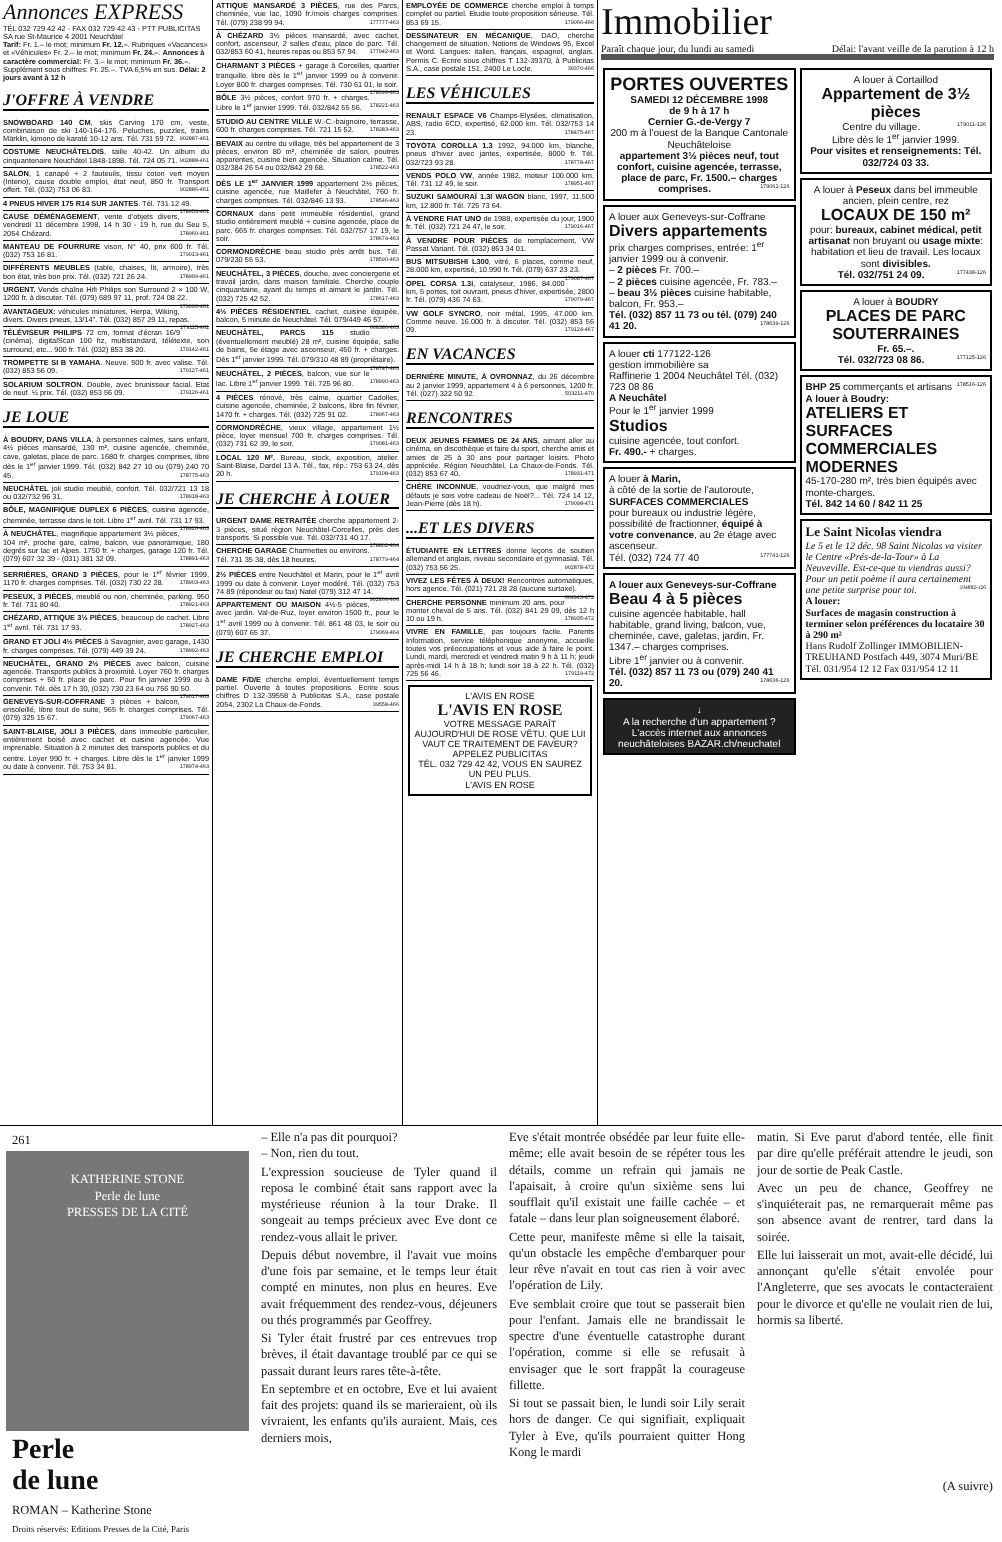Annonces EXPRESS
TÉL 032 729 42 42 · FAX 032 729 42 43 · PTT PUBLICITAS SA rue St-Maurice 4 2001 Neuchâtel
Tarif: Fr. 1.– le mot; minimum Fr. 12.–. Rubriques «Vacances» et «Véhicules» Fr. 2.– le mot; minimum Fr. 24.–. Annonces à caractère commercial: Fr. 3.– le mot; minimum Fr. 36.–. Supplément sous chiffres: Fr. 25.–. TVA 6,5% en sus. Délai: 2 jours avant à 12 h
J'OFFRE À VENDRE
SNOWBOARD 140 CM, skis Carving 170 cm, veste, combinaison de ski 140-164-176. Peluches, puzzles, trains Märklin, kimono de karaté 10-12 ans. Tél. 731 59 72. 902887-461
COSTUME NEUCHÂTELOIS, taille 40-42. Un album du cinquantenaire Neuchâtel 1848-1898. Tél. 724 05 71. 902888-461
SALON, 1 canapé + 2 fauteuils, tissu coton vert moyen (Interio), cause double emploi, état neuf, 850 fr. Transport offert. Tél. (032) 753 06 83. 902886-461
4 PNEUS HIVER 175 R14 SUR JANTES. Tél. 731 12 49. 178953-461
CAUSE DÉMÉNAGEMENT, vente d'objets divers, vendredi 11 décembre 1998, 14 h 30 - 19 h, rue du Seu 5, 2054 Chézard. 178960-461
MANTEAU DE FOURRURE vison, N° 40, prix 600 fr. Tél. (032) 753 16 81. 179013-461
DIFFÉRENTS MEUBLES (table, chaises, lit, armoire), très bon état, très bon prix. Tél. (032) 721 26 24. 178999-461
URGENT. Vends chaîne Hifi Philips son Surround 2 × 100 W, 1200 fr. à discuter. Tél. (079) 689 97 11, prof. 724 08 22. 179000-461
AVANTAGEUX: véhicules miniatures, Herpa, Wiking, divers. Divers pneus, 13/14". Tél. (032) 857 29 11, repas. 179115-461
TÉLÉVISEUR PHILIPS 72 cm, format d'écran 16/9 (cinéma), digitalScan 100 hz, multistandard, télétexte, son surround, etc... 900 fr. Tél. (032) 853 38 20. 179142-461
TROMPETTE SI B YAMAHA. Neuve. 500 fr. avec valise. Tél. (032) 853 56 09. 179127-461
SOLARIUM SOLTRON. Double, avec brunisseur facial. Etat de neuf. ½ prix. Tél. (032) 853 56 09. 179126-461
JE LOUE
À BOUDRY, DANS VILLA, à personnes calmes, sans enfant, 4½ pièces mansardé, 130 m², cuisine agencée, cheminée, cave, galetas, place de parc. 1680 fr. charges comprises, libre dès le 1<sup>er</sup> janvier 1999. Tél. (032) 842 27 10 ou (079) 240 70 45. 178775-463
NEUCHÂTEL joli studio meublé, confort. Tél. 032/721 13 18 ou 032/732 96 31. 178918-463
BÔLE, MAGNIFIQUE DUPLEX 6 PIÈCES, cuisine agencée, cheminée, terrasse dans le toit. Libre 1<sup>er</sup> avril. Tél. 731 17 93. 178926-463
À NEUCHÂTEL, magnifique appartement 3½ pièces, 104 m², proche gare, calme, balcon, vue panoramique, 180 degrés sur lac et Alpes. 1750 fr. + charges, garage 120 fr. Tél. (079) 607 32 39 - (031) 381 32 09. 178891-463
SERRIÈRES, GRAND 3 PIÈCES, pour le 1<sup>er</sup> février 1999, 1170 fr. charges comprises. Tél. (032) 730 22 28. 178903-463
PESEUX, 3 PIÈCES, meublé ou non, cheminée, parking. 950 fr. Tél. 731 80 40. 178921-463
CHÉZARD, ATTIQUE 3½ PIÈCES, beaucoup de cachet. Libre 1<sup>er</sup> avril. Tél. 731 17 93. 178927-463
GRAND ET JOLI 4½ PIÈCES à Savagnier, avec garage, 1430 fr. charges comprises. Tél. (079) 449 39 24. 178992-463
NEUCHÂTEL, GRAND 2½ PIÈCES avec balcon, cuisine agencée. Transports publics à proximité. Loyer 760 fr. charges comprises + 50 fr. place de parc. Pour fin janvier 1999 ou à convenir. Tél. dès 17 h 30, (032) 730 23 64 ou 756 90 50. 179017-463
GENEVEYS-SUR-COFFRANE 3 pièces + balcon, ensoleillé, libre tout de suite, 965 fr. charges comprises. Tél. (079) 325 15 67. 179067-463
SAINT-BLAISE, JOLI 3 PIÈCES, dans immeuble particulier, entièrement boisé avec cachet et cuisine agencée. Vue imprenable. Situation à 2 minutes des transports publics et du centre. Loyer 990 fr. + charges. Libre dès le 1<sup>er</sup> janvier 1999 ou date à convenir. Tél. 753 34 81. 178974-463
ATTIQUE MANSARDÉ 3 PIÈCES, rue des Parcs, cheminée, vue lac, 1090 fr./mois charges comprises. Tél. (079) 238 99 94. 177777-463
À CHÉZARD 3½ pièces mansardé, avec cachet, confort, ascenseur, 2 salles d'eau, place de parc. Tél. 032/853 60 41, heures repas ou 853 57 94. 177942-463
CHARMANT 3 PIÈCES + garage à Corcelles, quartier tranquille. libre dès le 1<sup>er</sup> janvier 1999 ou à convenir. Loyer 800 fr. charges comprises. Tél. 730 61 01, le soir. 178099-463
BÔLE 3½ pièces, confort 970 fr. + charges. Libre le 1<sup>er</sup> janvier 1999. Tél. 032/842 55 56. 178221-463
STUDIO AU CENTRE VILLE W.-C.-baignoire, terrasse, 600 fr. charges comprises. Tél. 721 15 52. 178283-463
BEVAIX au centre du village, très bel appartement de 3 pièces, environ 80 m², cheminée de salon, poutres apparentes, cuisine bien agencée. Situation calme. Tél. 032/384 26 54 ou 032/842 29 68. 178522-463
DÈS LE 1<sup>er</sup> JANVIER 1999 appartement 2½ pièces, cuisine agencée, rue Maillefer à Neuchâtel, 760 fr. charges comprises. Tél. 032/846 13 93. 178546-463
CORNAUX dans petit immeuble résidentiel, grand studio entièrement meublé + cuisine agencée, place de parc. 665 fr. charges comprises. Tél. 032/757 17 19, le soir. 178674-463
CORMONDRÈCHE beau studio près arrêt bus. Tél. 079/230 55 53. 178590-463
NEUCHÂTEL, 3 PIÈCES, douche, avec conciergerie et travail jardin, dans maison familiale. Cherche couple cinquantaine, ayant du temps et aimant le jardin. Tél. (032) 725 42 52. 178617-463
4½ PIÈCES RÉSIDENTIEL cachet, cuisine équipée, balcon, 5 minute de Neuchâtel. Tél. 079/449 46 57. 668386-463
NEUCHÂTEL, PARCS 115 studio (éventuellement meublé) 28 m², cuisine équipée, salle de bains, 5e étage avec ascenseur, 450 fr. + charges. Dès 1<sup>er</sup> janvier 1999. Tél. 079/310 48 89 (propriétaire). 178747-463
NEUCHÂTEL, 2 PIÈCES, balcon, vue sur le lac. Libre 1<sup>er</sup> janvier 1999. Tél. 725 96 80. 178990-463
4 PIÈCES rénové, très calme, quartier Cadolles, cuisine agencée, cheminée, 2 balcons, libre fin février, 1470 fr. + charges. Tél. (032) 725 91 02. 178967-463
CORMONDRÈCHE, vieux village, appartement 1½ pièce, loyer mensuel 700 fr. charges comprises. Tél. (032) 731 62 39, le soir. 179081-463
LOCAL 120 M². Bureau, stock, exposition, atelier. Saint-Blaise, Dardel 13 A. Tél., fax, rép.: 753 63 24, dès 20 h. 179108-463
JE CHERCHE À LOUER
URGENT DAME RETRAITÉE cherche appartement 2-3 pièces, situé région Neuchâtel-Corcelles, près des transports. Si possible vue. Tél. 032/731 40 17. 178802-464
CHERCHE GARAGE Charmettes ou environs. Tél. 731 35 38, dès 18 heures. 178779-464
2½ PIÈCES entre Neuchâtel et Marin, pour le 1<sup>er</sup> avril 1999 ou date à convenir. Loyer modéré. Tél. (032) 753 74 89 (répondeur ou fax) Natel (079) 312 47 14. 902864-464
APPARTEMENT OU MAISON 4½-5 pièces, avec jardin. Val-de-Ruz, loyer environ 1500 fr., pour le 1<sup>er</sup> avril 1999 ou à convenir. Tél. 861 48 03, le soir ou (079) 607 65 37. 179069-464
JE CHERCHE EMPLOI
DAME F/D/E cherche emploi, éventuellement temps partiel. Ouverte à toutes propositions. Ecrire sous chiffres D 132-39558 à Publicitas S.A., case postale 2054, 2302 La Chaux-de-Fonds. 39558-466
EMPLOYÉE DE COMMERCE cherche emploi à temps complet ou partiel. Etudie toute proposition sérieuse. Tél. 853 69 15. 179066-466
DESSINATEUR EN MÉCANIQUE, DAO, cherche changement de situation. Notions de Windows 95, Excel et Word. Langues: italien, français, espagnol, anglais. Permis C. Ecrire sous chiffres T 132-39370, à Publicitas S.A., case postale 151, 2400 Le Locle. 39370-466
LES VÉHICULES
RENAULT ESPACE V6 Champs-Elysées, climatisation, ABS, radio 6CD, expertisé, 62.000 km. Tél. 032/753 14 23. 178475-467
TOYOTA COROLLA 1.3 1992, 94.000 km, blanche, pneus d'hiver avec jantes, expertisée, 8000 fr. Tél. 032/723 93 28. 178778-467
VENDS POLO VW, année 1982, moteur 100.000 km. Tél. 731 12 49, le soir. 178951-467
SUZUKI SAMOURAÏ 1.3I WAGON blanc, 1997, 11.500 km, 12.800 fr. Tél. 725 73 64.
À VENDRE FIAT UNO de 1988, expertisée du jour, 1900 fr. Tél. (032) 721 24 47, le soir. 179016-467
À VENDRE POUR PIÈCES de remplacement, VW Passat Variant. Tél. (032) 863 34 01.
BUS MITSUBISHI L300, vitré, 6 places, comme neuf, 28.000 km, expertisé, 10.990 fr. Tél. (079) 637 23 23. 179087-467
OPEL CORSA 1.3i, catalyseur, 1986, 84.000 km, 5 portes, toit ouvrant, pneus d'hiver, expertisée, 2800 fr. Tél. (079) 436 74 63. 179079-467
VW GOLF SYNCRO, noir métal, 1995, 47.000 km. Comme neuve. 16.000 fr. à discuter. Tél. (032) 853 56 09. 179124-467
EN VACANCES
DERNIÈRE MINUTE, À OVRONNAZ, du 26 décembre au 2 janvier 1999, appartement 4 à 6 personnes, 1200 fr. Tél. (027) 322 50 92. 503211-470
RENCONTRES
DEUX JEUNES FEMMES DE 24 ANS, aimant aller au cinéma, en discothèque et faire du sport, cherche amis et amies de 25 à 30 ans pour partager loisirs. Photo appréciée. Région Neuchâtel, La Chaux-de-Fonds. Tél. (032) 853 67 40. 178931-471
CHÈRE INCONNUE, voudriez-vous, que malgré mes défauts je sois votre cadeau de Noël?... Tél. 724 14 12, Jean-Pierre (dès 18 h). 179098-471
...ET LES DIVERS
ÉTUDIANTE EN LETTRES donne leçons de soutien allemand et anglais, niveau secondaire et gymnasial. Tél. (032) 753 56 25. 902878-472
VIVEZ LES FÊTES À DEUX! Rencontres automatiques, hors agence. Tél. (021) 721 28 28 (aucune surtaxe). 664943-472
CHERCHE PERSONNE minimum 20 ans, pour monter cheval de 5 ans. Tél. (032) 841 29 09, dès 12 h 10 ou 19 h. 178935-472
VIVRE EN FAMILLE, pas toujours facile. Parents Information, service téléphonique anonyme, accueille toutes vos préoccupations et vous aide à faire le point. Lundi, mardi, mercredi et vendredi matin 9 h à 11 h; jeudi après-midi 14 h à 18 h; lundi soir 18 à 22 h. Tél. (032) 725 56 46. 179119-472
L'AVIS EN ROSE
L'AVIS EN ROSE
VOTRE MESSAGE PARAÎT AUJOURD'HUI DE ROSE VÊTU. QUE LUI VAUT CE TRAITEMENT DE FAVEUR? APPELEZ PUBLICITAS
TÉL. 032 729 42 42, VOUS EN SAUREZ UN PEU PLUS.
L'AVIS EN ROSE
Immobilier
Paraît chaque jour, du lundi au samedi Délai: l'avant veille de la parution à 12 h
PORTES OUVERTES
SAMEDI 12 DÉCEMBRE 1998
de 9 h à 17 h
Cernier G.-de-Vergy 7
200 m à l'ouest de la Banque Cantonale Neuchâteloise
appartement 3½ pièces neuf, tout confort, cuisine agencée, terrasse, place de parc, Fr. 1500.– charges comprises. 179061-126
A louer aux Geneveys-sur-Coffrane
Divers appartements
prix charges comprises, entrée: 1<sup>er</sup> janvier 1999 ou à convenir.
– 2 pièces Fr. 700.–
– 2 pièces cuisine agencée, Fr. 783.–
– beau 3½ pièces cuisine habitable, balcon, Fr. 953.–
Tél. (032) 857 11 73 ou tél. (079) 240 41 20. 178639-126
A louer cti 177122-126
gestion immobilière sa
Raffinerie 1 2004 Neuchâtel Tél. (032) 723 08 86
A Neuchâtel
Pour le 1<sup>er</sup> janvier 1999
Studios
cuisine agencée, tout confort.
Fr. 490.- + charges.
A louer à Marin,
à côté de la sortie de l'autoroute,
SURFACES COMMERCIALES
pour bureaux ou industrie légère, possibilité de fractionner, équipé à votre convenance, au 2e étage avec ascenseur.
Tél. (032) 724 77 40 177741-126
A louer aux Geneveys-sur-Coffrane
Beau 4 à 5 pièces
cuisine agencée habitable, hall habitable, grand living, balcon, vue, cheminée, cave, galetas, jardin, Fr. 1347.– charges comprises.
Libre 1<sup>er</sup> janvier ou à convenir.
Tél. (032) 857 11 73 ou (079) 240 41 20. 178636-126
↓
A la recherche d'un appartement ?
L'accès internet aux annonces neuchâteloises BAZAR.ch/neuchatel
A louer à Cortaillod
Appartement de 3½ pièces
Centre du village. 179011-126
Libre dès le 1<sup>er</sup> janvier 1999.
Pour visites et renseignements: Tél. 032/724 03 33.
A louer à Peseux dans bel immeuble ancien, plein centre, rez
LOCAUX DE 150 m²
pour: bureaux, cabinet médical, petit artisanat non bruyant ou usage mixte: habitation et lieu de travail. Les locaux sont divisibles.
Tél. 032/751 24 09. 177438-126
A louer à BOUDRY
PLACES DE PARC SOUTERRAINES
Fr. 65.–.
Tél. 032/723 08 86. 177125-126
178516-126 BHP 25 commerçants et artisans
A louer à Boudry:
ATELIERS ET SURFACES COMMERCIALES MODERNES
45-170-280 m², très bien équipés avec monte-charges.
Tél. 842 14 60 / 842 11 25
Le Saint Nicolas viendra
Le 5 et le 12 déc. 98 Saint Nicolas va visiter le Centre «Prés-de-la-Tour» à La Neuveville. Est-ce-que tu viendras aussi? Pour un petit poème il aura certainement une petite surprise pour toi. 594882-126
A louer:
Surfaces de magasin construction à terminer selon préférences du locataire 30 à 290 m²
Hans Rudolf Zollinger IMMOBILIEN-TREUHAND Postfach 449, 3074 Muri/BE Tél. 031/954 12 12 Fax 031/954 12 11
261
KATHERINE STONE
Perle de lune
PRESSES DE LA CITÉ
Perle
de lune
ROMAN – Katherine Stone
Droits réservés: Editions Presses de la Cité, Paris
– Elle n'a pas dit pourquoi?
– Non, rien du tout.
L'expression soucieuse de Tyler quand il reposa le combiné était sans rapport avec la mystérieuse réunion à la tour Drake. Il songeait au temps précieux avec Eve dont ce rendez-vous allait le priver.
Depuis début novembre, il l'avait vue moins d'une fois par semaine, et le temps leur était compté en minutes, non plus en heures. Eve avait fréquemment des rendez-vous, déjeuners ou thés programmés par Geoffrey.
Si Tyler était frustré par ces entrevues trop brèves, il était davantage troublé par ce qui se passait durant leurs rares tête-à-tête.
En septembre et en octobre, Eve et lui avaient fait des projets: quand ils se marieraient, où ils vivraient, les enfants qu'ils auraient. Mais, ces derniers mois,
Eve s'était montrée obsédée par leur fuite elle-même; elle avait besoin de se répéter tous les détails, comme un refrain qui jamais ne l'apaisait, à croire qu'un sixième sens lui soufflait qu'il existait une faille cachée – et fatale – dans leur plan soigneusement élaboré.
Cette peur, manifeste même si elle la taisait, qu'un obstacle les empêche d'embarquer pour leur rêve n'avait en tout cas rien à voir avec l'opération de Lily.
Eve semblait croire que tout se passerait bien pour l'enfant. Jamais elle ne brandissait le spectre d'une éventuelle catastrophe durant l'opération, comme si elle se refusait à envisager que le sort frappât la courageuse fillette.
Si tout se passait bien, le lundi soir Lily serait hors de danger. Ce qui signifiait, expliquait Tyler à Eve, qu'ils pourraient quitter Hong Kong le mardi
matin. Si Eve parut d'abord tentée, elle finit par dire qu'elle préférait attendre le jeudi, son jour de sortie de Peak Castle.
Avec un peu de chance, Geoffrey ne s'inquiéterait pas, ne remarquerait même pas son absence avant de rentrer, tard dans la soirée.
Elle lui laisserait un mot, avait-elle décidé, lui annonçant qu'elle s'était envolée pour l'Angleterre, que ses avocats le contacteraient pour le divorce et qu'elle ne voulait rien de lui, hormis sa liberté.
(A suivre)